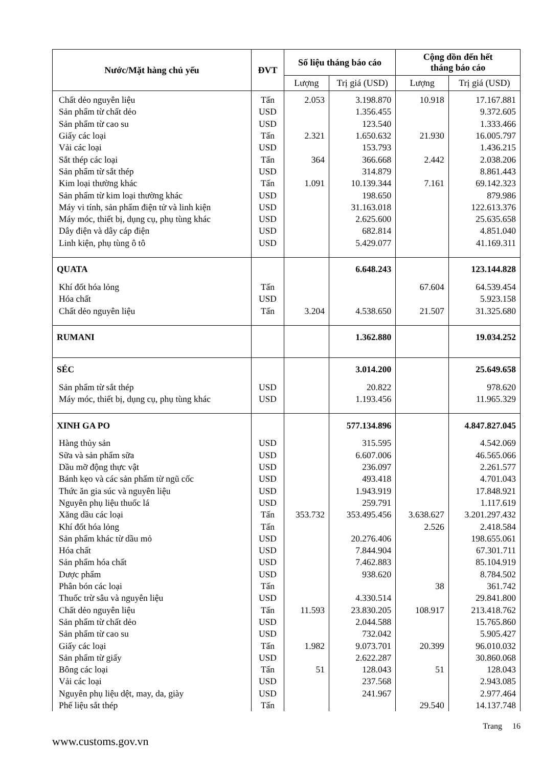| Nước/Mặt hàng chủ yếu | ĐVT | Số liệu tháng báo cáo | | Cộng dồn đến hết tháng báo cáo | |
| --- | --- | --- | --- | --- | --- |
| | | Lượng | Trị giá (USD) | Lượng | Trị giá (USD) |
| Chất dẻo nguyên liệu | Tấn | 2.053 | 3.198.870 | 10.918 | 17.167.881 |
| Sản phẩm từ chất dẻo | USD | | 1.356.455 | | 9.372.605 |
| Sản phẩm từ cao su | USD | | 123.540 | | 1.333.466 |
| Giấy các loại | Tấn | 2.321 | 1.650.632 | 21.930 | 16.005.797 |
| Vải các loại | USD | | 153.793 | | 1.436.215 |
| Sắt thép các loại | Tấn | 364 | 366.668 | 2.442 | 2.038.206 |
| Sản phẩm từ sắt thép | USD | | 314.879 | | 8.861.443 |
| Kim loại thường khác | Tấn | 1.091 | 10.139.344 | 7.161 | 69.142.323 |
| Sản phẩm từ kim loại thường khác | USD | | 198.650 | | 879.986 |
| Máy vi tính, sản phẩm điện tử và linh kiện | USD | | 31.163.018 | | 122.613.376 |
| Máy móc, thiết bị, dụng cụ, phụ tùng khác | USD | | 2.625.600 | | 25.635.658 |
| Dây điện và dây cáp điện | USD | | 682.814 | | 4.851.040 |
| Linh kiện, phụ tùng ô tô | USD | | 5.429.077 | | 41.169.311 |
| QUATA | | | 6.648.243 | | 123.144.828 |
| Khí đốt hóa lỏng | Tấn | | | 67.604 | 64.539.454 |
| Hóa chất | USD | | | | 5.923.158 |
| Chất dẻo nguyên liệu | Tấn | 3.204 | 4.538.650 | 21.507 | 31.325.680 |
| RUMANI | | | 1.362.880 | | 19.034.252 |
| SÉC | | | 3.014.200 | | 25.649.658 |
| Sản phẩm từ sắt thép | USD | | 20.822 | | 978.620 |
| Máy móc, thiết bị, dụng cụ, phụ tùng khác | USD | | 1.193.456 | | 11.965.329 |
| XINH GA PO | | | 577.134.896 | | 4.847.827.045 |
| Hàng thủy sản | USD | | 315.595 | | 4.542.069 |
| Sữa và sản phẩm sữa | USD | | 6.607.006 | | 46.565.066 |
| Dầu mỡ động thực vật | USD | | 236.097 | | 2.261.577 |
| Bánh kẹo và các sản phẩm từ ngũ cốc | USD | | 493.418 | | 4.701.043 |
| Thức ăn gia súc và nguyên liệu | USD | | 1.943.919 | | 17.848.921 |
| Nguyên phụ liệu thuốc lá | USD | | 259.791 | | 1.117.619 |
| Xăng dầu các loại | Tấn | 353.732 | 353.495.456 | 3.638.627 | 3.201.297.432 |
| Khí đốt hóa lỏng | Tấn | | | 2.526 | 2.418.584 |
| Sản phẩm khác từ dầu mỏ | USD | | 20.276.406 | | 198.655.061 |
| Hóa chất | USD | | 7.844.904 | | 67.301.711 |
| Sản phẩm hóa chất | USD | | 7.462.883 | | 85.104.919 |
| Dược phẩm | USD | | 938.620 | | 8.784.502 |
| Phân bón các loại | Tấn | | | 38 | 361.742 |
| Thuốc trừ sâu và nguyên liệu | USD | | 4.330.514 | | 29.841.800 |
| Chất dẻo nguyên liệu | Tấn | 11.593 | 23.830.205 | 108.917 | 213.418.762 |
| Sản phẩm từ chất dẻo | USD | | 2.044.588 | | 15.765.860 |
| Sản phẩm từ cao su | USD | | 732.042 | | 5.905.427 |
| Giấy các loại | Tấn | 1.982 | 9.073.701 | 20.399 | 96.010.032 |
| Sản phẩm từ giấy | USD | | 2.622.287 | | 30.860.068 |
| Bông các loại | Tấn | 51 | 128.043 | 51 | 128.043 |
| Vải các loại | USD | | 237.568 | | 2.943.085 |
| Nguyên phụ liệu dệt, may, da, giày | USD | | 241.967 | | 2.977.464 |
| Phế liệu sắt thép | Tấn | | | 29.540 | 14.137.748 |
Trang 16
www.customs.gov.vn